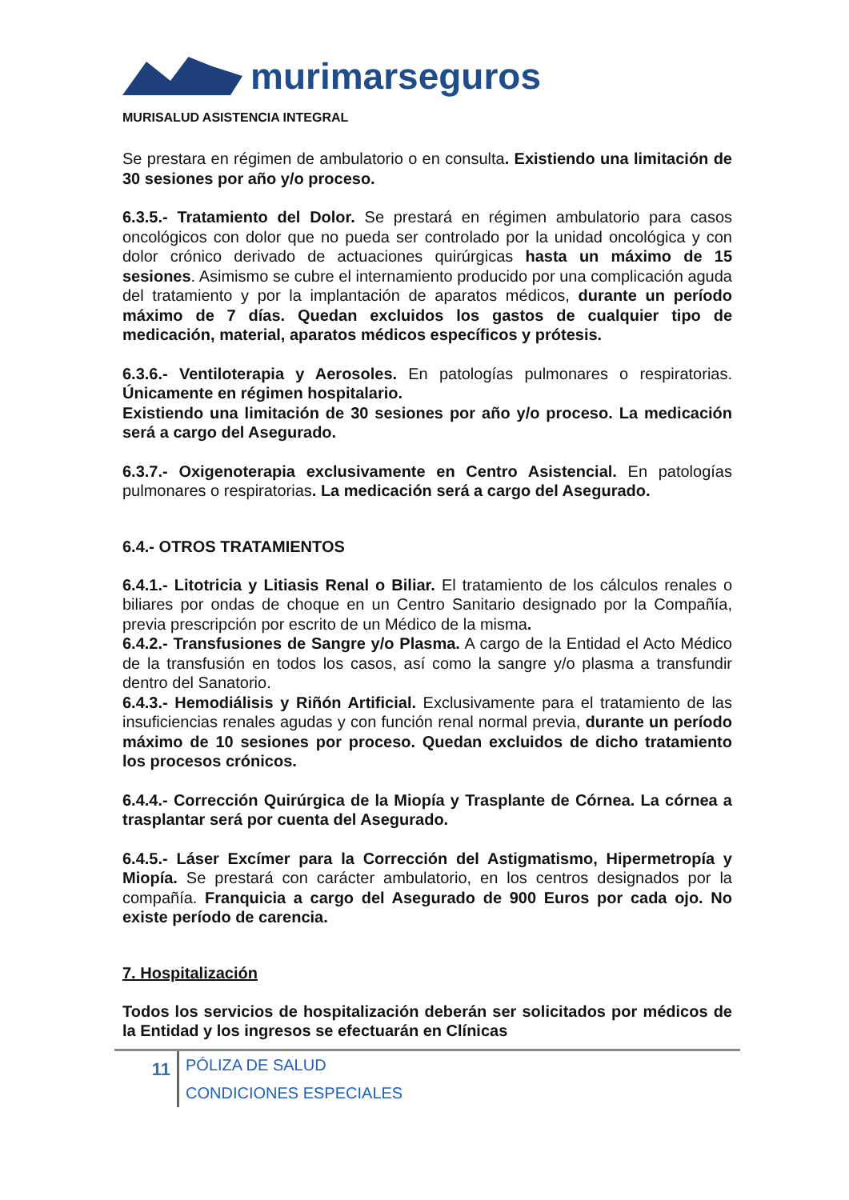murimarseguros
MURISALUD ASISTENCIA INTEGRAL
Se prestara en régimen de ambulatorio o en consulta. Existiendo una limitación de 30 sesiones por año y/o proceso.
6.3.5.- Tratamiento del Dolor. Se prestará en régimen ambulatorio para casos oncológicos con dolor que no pueda ser controlado por la unidad oncológica y con dolor crónico derivado de actuaciones quirúrgicas hasta un máximo de 15 sesiones. Asimismo se cubre el internamiento producido por una complicación aguda del tratamiento y por la implantación de aparatos médicos, durante un período máximo de 7 días. Quedan excluidos los gastos de cualquier tipo de medicación, material, aparatos médicos específicos y prótesis.
6.3.6.- Ventiloterapia y Aerosoles. En patologías pulmonares o respiratorias. Únicamente en régimen hospitalario.
Existiendo una limitación de 30 sesiones por año y/o proceso. La medicación será a cargo del Asegurado.
6.3.7.- Oxigenoterapia exclusivamente en Centro Asistencial. En patologías pulmonares o respiratorias. La medicación será a cargo del Asegurado.
6.4.- OTROS TRATAMIENTOS
6.4.1.- Litotricia y Litiasis Renal o Biliar. El tratamiento de los cálculos renales o biliares por ondas de choque en un Centro Sanitario designado por la Compañía, previa prescripción por escrito de un Médico de la misma.
6.4.2.- Transfusiones de Sangre y/o Plasma. A cargo de la Entidad el Acto Médico de la transfusión en todos los casos, así como la sangre y/o plasma a transfundir dentro del Sanatorio.
6.4.3.- Hemodiálisis y Riñón Artificial. Exclusivamente para el tratamiento de las insuficiencias renales agudas y con función renal normal previa, durante un período máximo de 10 sesiones por proceso. Quedan excluidos de dicho tratamiento los procesos crónicos.
6.4.4.- Corrección Quirúrgica de la Miopía y Trasplante de Córnea. La córnea a trasplantar será por cuenta del Asegurado.
6.4.5.- Láser Excímer para la Corrección del Astigmatismo, Hipermetropía y Miopía. Se prestará con carácter ambulatorio, en los centros designados por la compañía. Franquicia a cargo del Asegurado de 900 Euros por cada ojo. No existe período de carencia.
7. Hospitalización
Todos los servicios de hospitalización deberán ser solicitados por médicos de la Entidad y los ingresos se efectuarán en Clínicas
11
PÓLIZA DE SALUD
CONDICIONES ESPECIALES